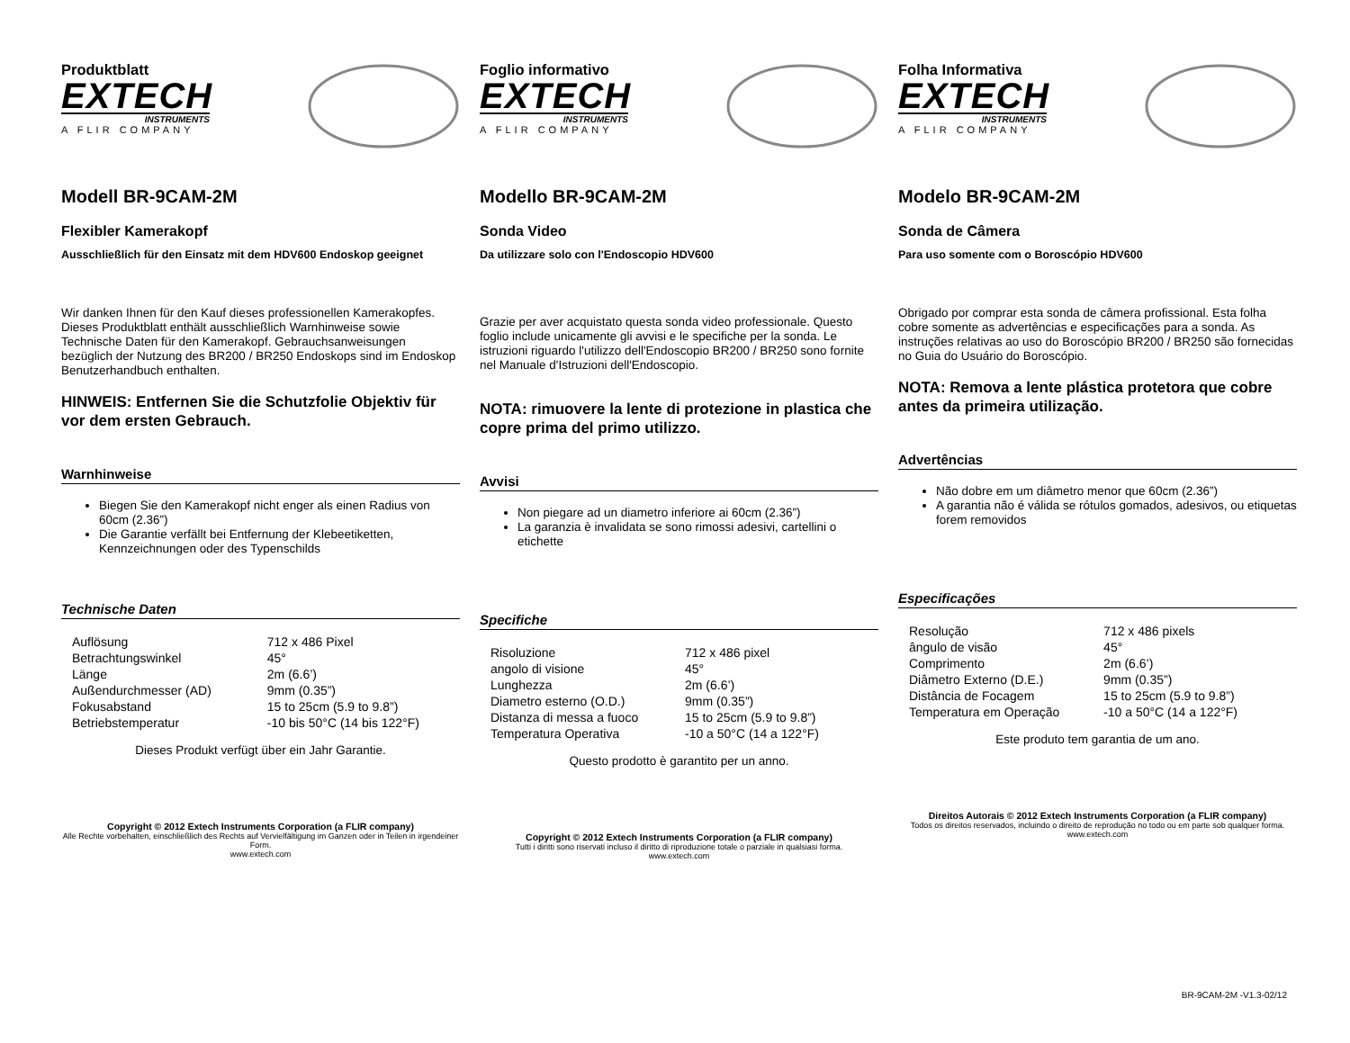Produktblatt
EXTECH
INSTRUMENTS
A FLIR COMPANY
Modell BR-9CAM-2M
Flexibler Kamerakopf
Ausschließlich für den Einsatz mit dem HDV600 Endoskop geeignet
Wir danken Ihnen für den Kauf dieses professionellen Kamerakopfes. Dieses Produktblatt enthält ausschließlich Warnhinweise sowie Technische Daten für den Kamerakopf. Gebrauchsanweisungen bezüglich der Nutzung des BR200 / BR250 Endoskops sind im Endoskop Benutzerhandbuch enthalten.
HINWEIS: Entfernen Sie die Schutzfolie Objektiv für vor dem ersten Gebrauch.
Warnhinweise
Biegen Sie den Kamerakopf nicht enger als einen Radius von 60cm (2.36”)
Die Garantie verfällt bei Entfernung der Klebeetiketten, Kennzeichnungen oder des Typenschilds
Technische Daten
| Auflösung | 712 x 486 Pixel |
| Betrachtungswinkel | 45° |
| Länge | 2m (6.6’) |
| Außendurchmesser (AD) | 9mm (0.35”) |
| Fokusabstand | 15 to 25cm (5.9 to 9.8”) |
| Betriebstemperatur | -10 bis 50°C (14 bis 122°F) |
Dieses Produkt verfügt über ein Jahr Garantie.
Copyright © 2012 Extech Instruments Corporation (a FLIR company)
Alle Rechte vorbehalten, einschließlich des Rechts auf Vervielfältigung im Ganzen oder in Teilen in irgendeiner Form.
www.extech.com
Foglio informativo
EXTECH
INSTRUMENTS
A FLIR COMPANY
Modello BR-9CAM-2M
Sonda Video
Da utilizzare solo con l'Endoscopio HDV600
Grazie per aver acquistato questa sonda video professionale. Questo foglio include unicamente gli avvisi e le specifiche per la sonda. Le istruzioni riguardo l'utilizzo dell'Endoscopio BR200 / BR250 sono fornite nel Manuale d'Istruzioni dell'Endoscopio.
NOTA: rimuovere la lente di protezione in plastica che copre prima del primo utilizzo.
Avvisi
Non piegare ad un diametro inferiore ai 60cm (2.36”)
La garanzia è invalidata se sono rimossi adesivi, cartellini o etichette
Specifiche
| Risoluzione | 712 x 486 pixel |
| angolo di visione | 45° |
| Lunghezza | 2m (6.6’) |
| Diametro esterno (O.D.) | 9mm (0.35”) |
| Distanza di messa a fuoco | 15 to 25cm (5.9 to 9.8”) |
| Temperatura Operativa | -10 a 50°C (14 a 122°F) |
Questo prodotto è garantito per un anno.
Copyright © 2012 Extech Instruments Corporation (a FLIR company)
Tutti i diritti sono riservati incluso il diritto di riproduzione totale o parziale in qualsiasi forma.
www.extech.com
Folha Informativa
EXTECH
INSTRUMENTS
A FLIR COMPANY
Modelo BR-9CAM-2M
Sonda de Câmera
Para uso somente com o Boroscópio HDV600
Obrigado por comprar esta sonda de câmera profissional. Esta folha cobre somente as advertências e especificações para a sonda. As instruções relativas ao uso do Boroscópio BR200 / BR250 são fornecidas no Guia do Usuário do Boroscópio.
NOTA: Remova a lente plástica protetora que cobre antes da primeira utilização.
Advertências
Não dobre em um diâmetro menor que 60cm (2.36”)
A garantia não é válida se rótulos gomados, adesivos, ou etiquetas forem removidos
Especificações
| Resolução | 712 x 486 pixels |
| ângulo de visão | 45° |
| Comprimento | 2m (6.6’) |
| Diâmetro Externo (D.E.) | 9mm (0.35”) |
| Distância de Focagem | 15 to 25cm (5.9 to 9.8”) |
| Temperatura em Operação | -10 a 50°C (14 a 122°F) |
Este produto tem garantia de um ano.
Direitos Autorais © 2012 Extech Instruments Corporation (a FLIR company)
Todos os direitos reservados, incluindo o direito de reprodução no todo ou em parte sob qualquer forma.
www.extech.com
BR-9CAM-2M -V1.3-02/12